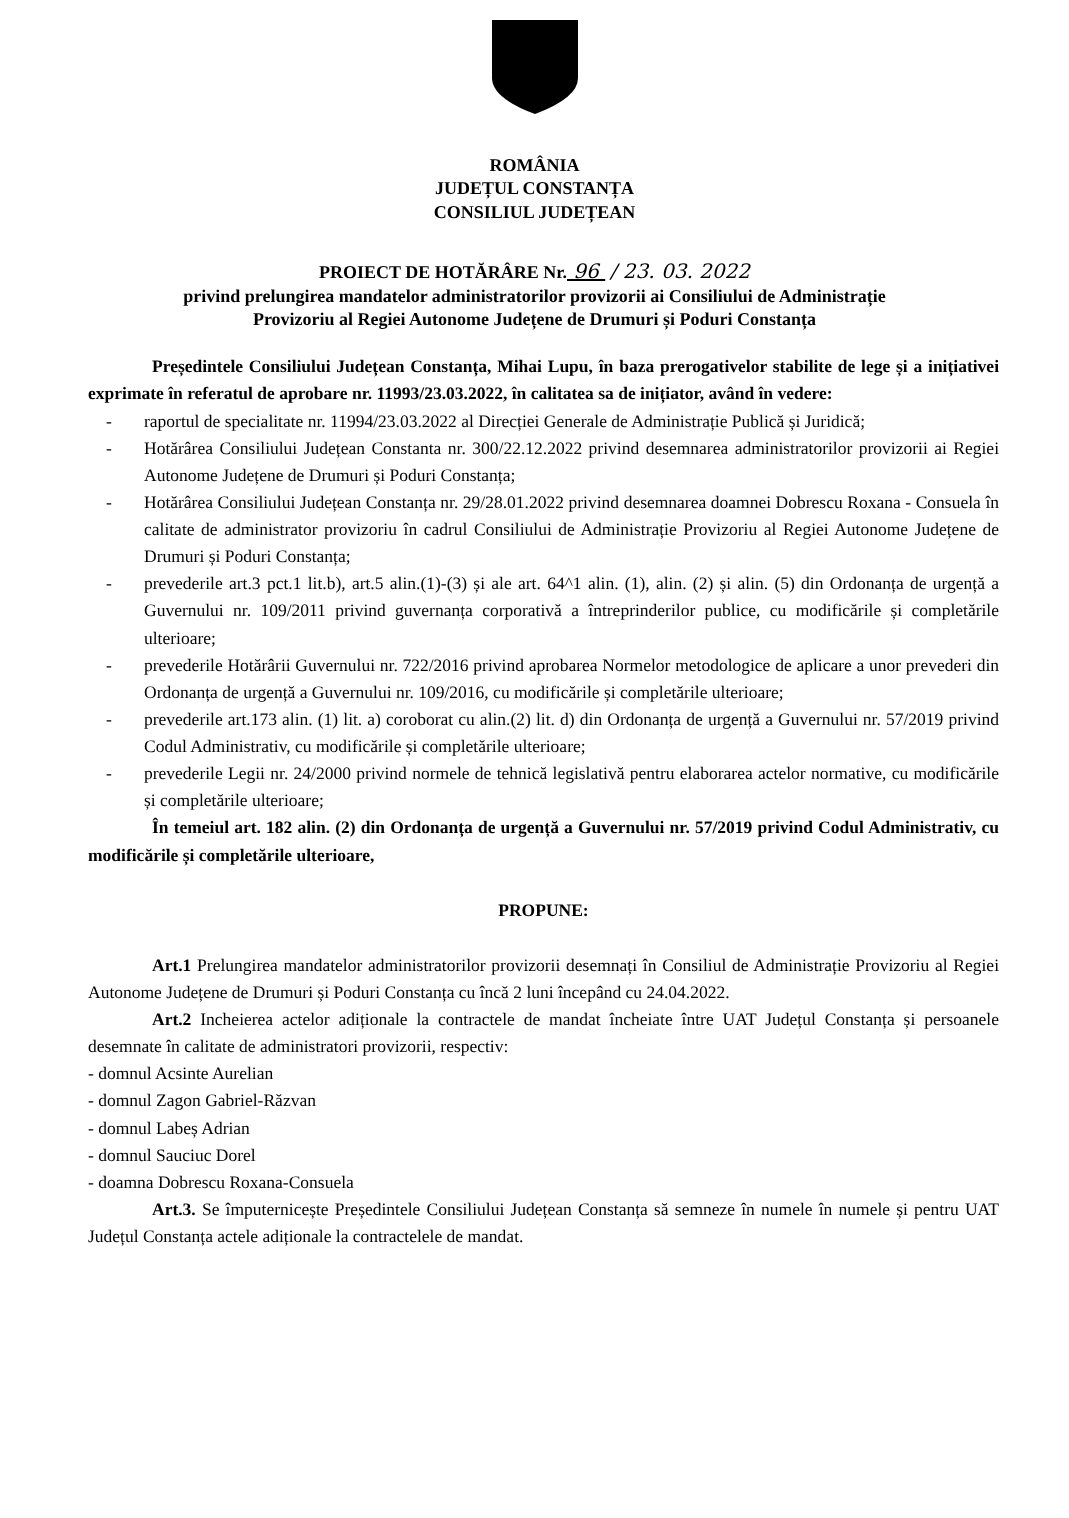ROMÂNIA
JUDEȚUL CONSTANȚA
CONSILIUL JUDEȚEAN
PROIECT DE HOTĂRÂRE Nr. 96 / 23. 03. 2022
privind prelungirea mandatelor administratorilor provizorii ai Consiliului de Administrație
Provizoriu al Regiei Autonome Județene de Drumuri și Poduri Constanța
Președintele Consiliului Județean Constanța, Mihai Lupu, în baza prerogativelor stabilite de lege și a inițiativei exprimate în referatul de aprobare nr. 11993/23.03.2022, în calitatea sa de inițiator, având în vedere:
- raportul de specialitate nr. 11994/23.03.2022 al Direcției Generale de Administrație Publică și Juridică;
- Hotărârea Consiliului Județean Constanta nr. 300/22.12.2022 privind desemnarea administratorilor provizorii ai Regiei Autonome Județene de Drumuri și Poduri Constanța;
- Hotărârea Consiliului Județean Constanța nr. 29/28.01.2022 privind desemnarea doamnei Dobrescu Roxana - Consuela în calitate de administrator provizoriu în cadrul Consiliului de Administrație Provizoriu al Regiei Autonome Județene de Drumuri și Poduri Constanța;
- prevederile art.3 pct.1 lit.b), art.5 alin.(1)-(3) și ale art. 64^1 alin. (1), alin. (2) și alin. (5) din Ordonanța de urgență a Guvernului nr. 109/2011 privind guvernanța corporativă a întreprinderilor publice, cu modificările și completările ulterioare;
- prevederile Hotărârii Guvernului nr. 722/2016 privind aprobarea Normelor metodologice de aplicare a unor prevederi din Ordonanța de urgență a Guvernului nr. 109/2016, cu modificările și completările ulterioare;
- prevederile art.173 alin. (1) lit. a) coroborat cu alin.(2) lit. d) din Ordonanța de urgență a Guvernului nr. 57/2019 privind Codul Administrativ, cu modificările și completările ulterioare;
- prevederile Legii nr. 24/2000 privind normele de tehnică legislativă pentru elaborarea actelor normative, cu modificările și completările ulterioare;
În temeiul art. 182 alin. (2) din Ordonanța de urgență a Guvernului nr. 57/2019 privind Codul Administrativ, cu modificările și completările ulterioare,
PROPUNE:
Art.1 Prelungirea mandatelor administratorilor provizorii desemnați în Consiliul de Administrație Provizoriu al Regiei Autonome Județene de Drumuri și Poduri Constanța cu încă 2 luni începând cu 24.04.2022.
Art.2 Incheierea actelor adiționale la contractele de mandat încheiate între UAT Județul Constanța și persoanele desemnate în calitate de administratori provizorii, respectiv:
- domnul Acsinte Aurelian
- domnul Zagon Gabriel-Răzvan
- domnul Labeș Adrian
- domnul Sauciuc Dorel
- doamna Dobrescu Roxana-Consuela
Art.3. Se împuternicește Președintele Consiliului Județean Constanța să semneze în numele în numele și pentru UAT Județul Constanța actele adiționale la contractelele de mandat.